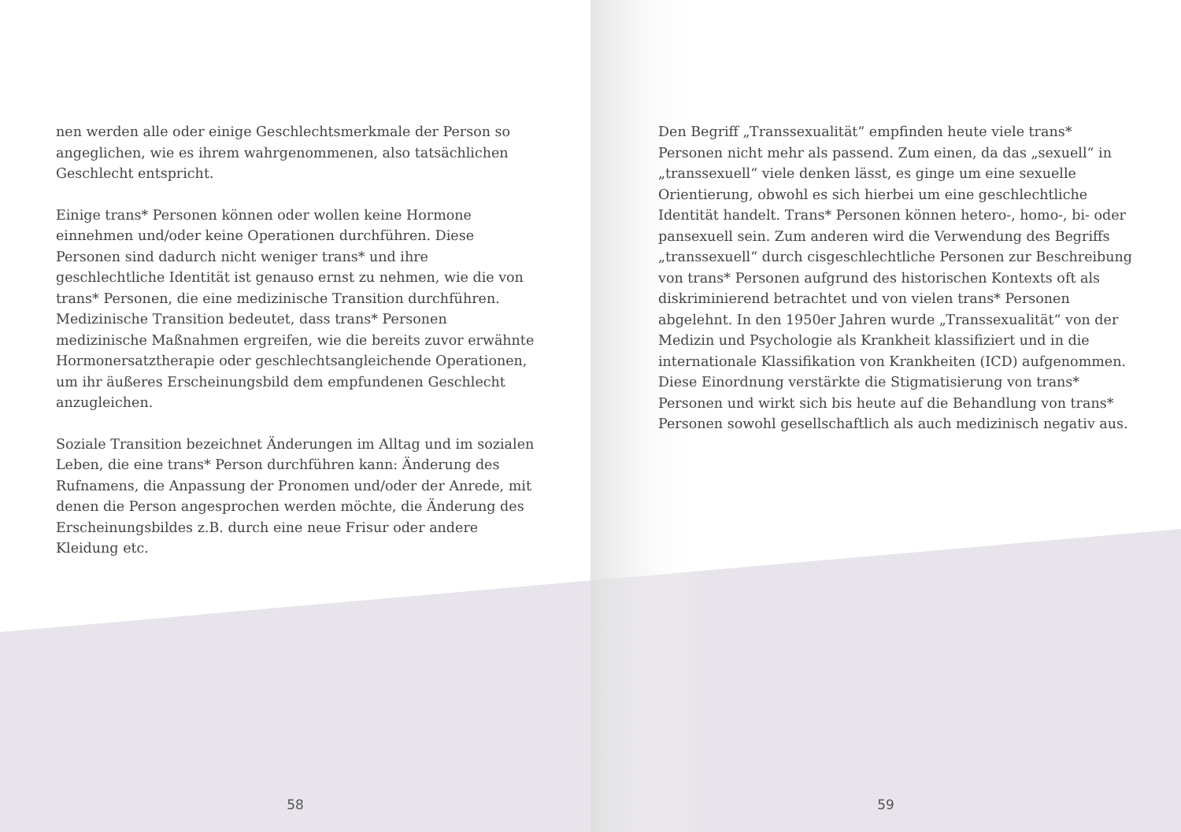nen werden alle oder einige Geschlechtsmerkmale der Person so angeglichen, wie es ihrem wahrgenommenen, also tatsächlichen Geschlecht entspricht.
Einige trans* Personen können oder wollen keine Hormone einnehmen und/oder keine Operationen durchführen. Diese Personen sind dadurch nicht weniger trans* und ihre geschlechtliche Identität ist genauso ernst zu nehmen, wie die von trans* Personen, die eine medizinische Transition durchführen. Medizinische Transition bedeutet, dass trans* Personen medizinische Maßnahmen ergreifen, wie die bereits zuvor erwähnte Hormonersatztherapie oder geschlechtsangleichende Operationen, um ihr äußeres Erscheinungsbild dem empfundenen Geschlecht anzugleichen.
Soziale Transition bezeichnet Änderungen im Alltag und im sozialen Leben, die eine trans* Person durchführen kann: Änderung des Rufnamens, die Anpassung der Pronomen und/oder der Anrede, mit denen die Person angesprochen werden möchte, die Änderung des Erscheinungsbildes z.B. durch eine neue Frisur oder andere Kleidung etc.
58
Den Begriff „Transsexualität“ empfinden heute viele trans* Personen nicht mehr als passend. Zum einen, da das „sexuell“ in „transsexuell“ viele denken lässt, es ginge um eine sexuelle Orientierung, obwohl es sich hierbei um eine geschlechtliche Identität handelt. Trans* Personen können hetero-, homo-, bi- oder pansexuell sein. Zum anderen wird die Verwendung des Begriffs „transsexuell“ durch cisgeschlechtliche Personen zur Beschreibung von trans* Personen aufgrund des historischen Kontexts oft als diskriminierend betrachtet und von vielen trans* Personen abgelehnt. In den 1950er Jahren wurde „Transsexualität“ von der Medizin und Psychologie als Krankheit klassifiziert und in die internationale Klassifikation von Krankheiten (ICD) aufgenommen. Diese Einordnung verstärkte die Stigmatisierung von trans* Personen und wirkt sich bis heute auf die Behandlung von trans* Personen sowohl gesellschaftlich als auch medizinisch negativ aus.
59